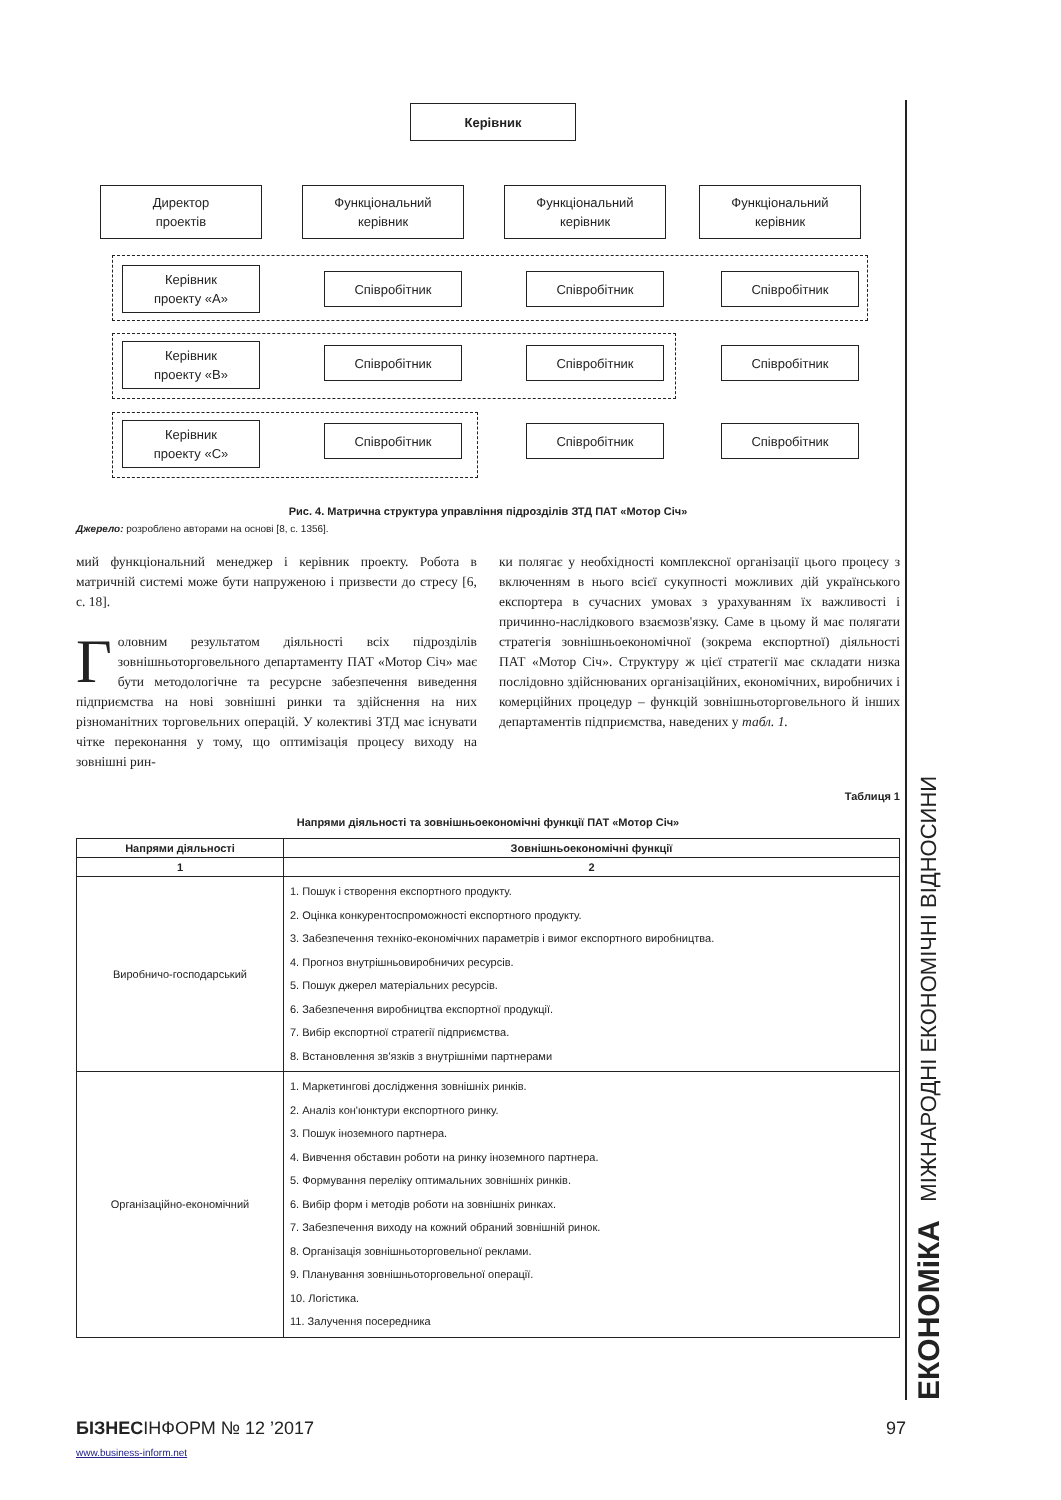Керівник
Директор
проектів
Функціональний
керівник
Функціональний
керівник
Функціональний
керівник
Керівник
проекту «А»
Співробітник Співробітник Співробітник
Керівник
проекту «В»
Співробітник Співробітник Співробітник
Керівник
проекту «С»
Співробітник Співробітник Співробітник
Рис. 4. Матрична структура управління підрозділів ЗТД ПАТ «Мотор Січ»
Джерело: розроблено авторами на основі [8, с. 1356].
мий функціональний менеджер і керівник проекту. Робота в матричній системі може бути напруженою і призвести до стресу [6, с. 18].
Головним результатом діяльності всіх підрозділів зовнішньоторговельного департаменту ПАТ «Мотор Січ» має бути методологічне та ресурсне забезпечення виведення підприємства на нові зовнішні ринки та здійснення на них різноманітних торговельних операцій. У колективі ЗТД має існувати чітке переконання у тому, що оптимізація процесу виходу на зовнішні рин-
ки полягає у необхідності комплексної організації цього процесу з включенням в нього всієї сукупності можливих дій українського експортера в сучасних умовах з урахуванням їх важливості і причинно-наслідкового взаємозв'язку. Саме в цьому й має полягати стратегія зовнішньоекономічної (зокрема експортної) діяльності ПАТ «Мотор Січ». Структуру ж цієї стратегії має складати низка послідовно здійснюваних організаційних, економічних, виробничих і комерційних процедур – функцій зовнішньоторговельного й інших департаментів підприємства, наведених у табл. 1.
Таблиця 1
Напрями діяльності та зовнішньоекономічні функції ПАТ «Мотор Січ»
| Напрями діяльності | Зовнішньоекономічні функції |
| --- | --- |
| 1 | 2 |
| Виробничо-господарський | 1. Пошук і створення експортного продукту. 2. Оцінка конкурентоспроможності експортного продукту. 3. Забезпечення техніко-економічних параметрів і вимог експортного виробництва. 4. Прогноз внутрішньовиробничих ресурсів. 5. Пошук джерел матеріальних ресурсів. 6. Забезпечення виробництва експортної продукції. 7. Вибір експортної стратегії підприємства. 8. Встановлення зв'язків з внутрішніми партнерами |
| Організаційно-економічний | 1. Маркетингові дослідження зовнішніх ринків. 2. Аналіз кон'юнктури експортного ринку. 3. Пошук іноземного партнера. 4. Вивчення обставин роботи на ринку іноземного партнера. 5. Формування переліку оптимальних зовнішніх ринків. 6. Вибір форм і методів роботи на зовнішніх ринках. 7. Забезпечення виходу на кожний обраний зовнішній ринок. 8. Організація зовнішньоторговельної реклами. 9. Планування зовнішньоторговельної операції. 10. Логістика. 11. Залучення посередника |
ЕКОНОМіКА МІЖНАРОДНІ ЕКОНОМІЧНІ ВІДНОСИНИ
БІЗНЕСІНФОРМ № 12 ’2017 97
www.business-inform.net